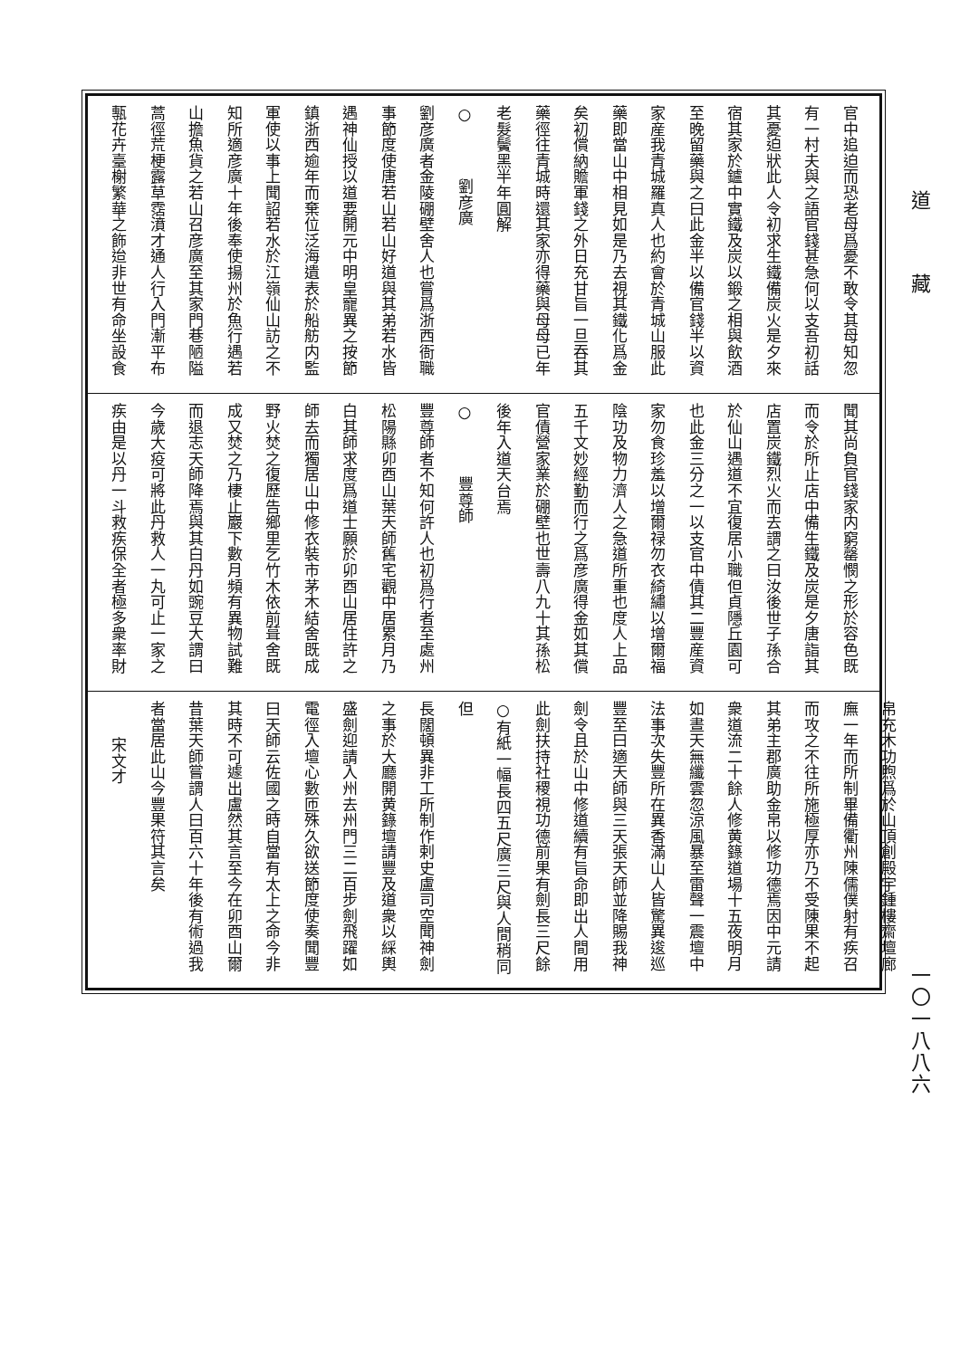道藏
一〇一八八六
官中追迫而恐老母爲憂不敢令其母知忽
有一村夫與之語官錢甚急何以支吾初話
其憂迫狀此人令初求生鐵備炭火是夕來
宿其家於鑪中實鐵及炭以鍛之相與飲酒
至晚留藥與之曰此金半以備官錢半以資
家産我青城羅真人也約會於青城山服此
藥即當山中相見如是乃去視其鐵化爲金
矣初償納贍軍錢之外日充甘旨一旦吞其
藥徑往青城時還其家亦得藥與母母已年
老髮鬢黑半年圓解
○劉彦廣
劉彦廣者金陵硼壁舍人也嘗爲浙西衙職
事節度使唐若山若山好道與其弟若水皆
遇神仙授以道要開元中明皇寵異之按節
鎮浙西逾年而棄位泛海遺表於船舫内監
軍使以事上聞詔若水於江嶺仙山訪之不
知所適彦廣十年後奉使揚州於魚行遇若
山擔魚貨之若山召彦廣至其家門巷陋隘
蒿徑荒梗露草霑濆才通人行入門漸平布
甎花卉臺榭繁華之飾迨非世有命坐設食
聞其尚負官錢家内窮罄憫之形於容色既
而令於所止店中備生鐵及炭是夕唐詣其
店置炭鐵烈火而去謂之曰汝後世子孫合
於仙山遇道不宜復居小職但貞隱丘園可
也此金三分之一以支官中債其二豐産資
家勿食珍羞以增爾禄勿衣綺繡以增爾福
陰功及物力濟人之急道所重也度人上品
五千文妙經勤而行之爲彦廣得金如其償
官債營家業於硼壁也世壽八九十其孫松
後年入道天台焉
○豐尊師
豐尊師者不知何許人也初爲行者至處州
松陽縣卯酉山葉天師舊宅觀中居累月乃
白其師求度爲道士願於卯酉山居住許之
師去而獨居山中修衣裝市茅木結舍既成
野火焚之復歷告鄉里乞竹木依前葺舍既
成又焚之乃棲止巖下數月頻有異物試難
而退志天師降焉與其白丹如豌豆大謂曰
今歲大疫可將此丹救人一丸可止一家之
疾由是以丹一斗救疾保全者極多衆率財
帛充木功煦爲於山頂創殿宇鍾樓齋壇廊
廡一年而所制畢備衢州陳儒僕射有疾召
而攻之不往所施極厚亦乃不受陳果不起
其弟主郡廣助金帛以修功德焉因中元請
衆道流二十餘人修黄籙道場十五夜明月
如晝天無纖雲忽涼風暴至雷聲一震壇中
法事次失豐所在異香滿山人皆驚異逡巡
豐至曰適天師與三天張天師並降賜我神
劍令且於山中修道續有旨命即出人間用
此劍扶持社稷視功德前果有劍長三尺餘
○有紙一幅長四五尺廣三尺與人間稍同但
長闊頓異非工所制作剌史盧司空聞神劍
之事於大廳開黄籙壇請豐及道衆以綵輿
盛劍迎請入州去州門三二百步劍飛躍如
電徑入壇心數匝殊久欲送節度使奏聞豐
曰天師云佐國之時自當有太上之命今非
其時不可遽出盧然其言至今在卯酉山爾
昔葉天師嘗謂人曰百六十年後有術過我
者當居此山今豐果符其言矣
宋文才